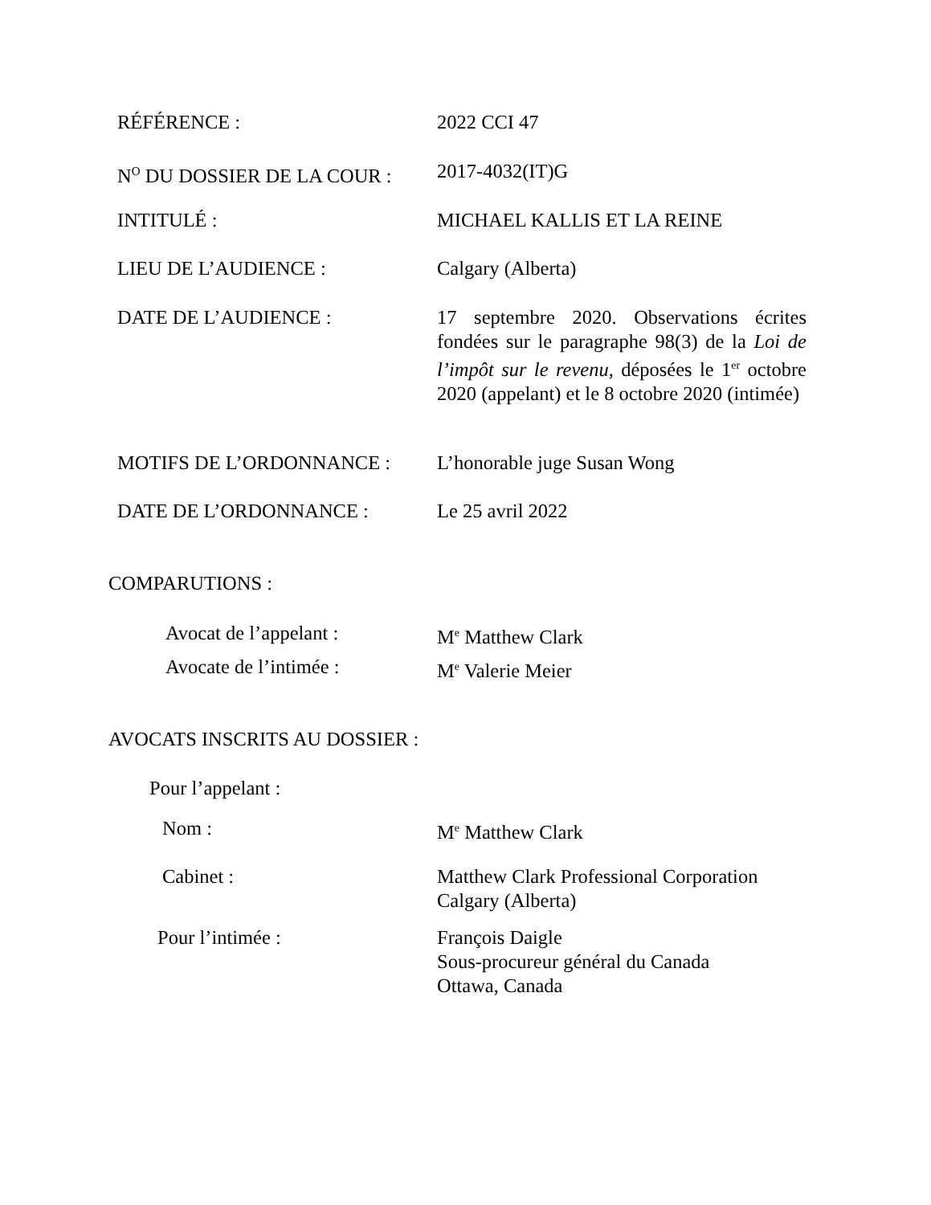RÉFÉRENCE : 2022 CCI 47
N<sup>O</sup> DU DOSSIER DE LA COUR : 2017-4032(IT)G
INTITULÉ : MICHAEL KALLIS ET LA REINE
LIEU DE L’AUDIENCE : Calgary (Alberta)
DATE DE L’AUDIENCE : 17 septembre 2020. Observations écrites fondées sur le paragraphe 98(3) de la Loi de l’impôt sur le revenu, déposées le 1<sup>er</sup> octobre 2020 (appelant) et le 8 octobre 2020 (intimée)
MOTIFS DE L’ORDONNANCE : L’honorable juge Susan Wong
DATE DE L’ORDONNANCE : Le 25 avril 2022
COMPARUTIONS :
Avocat de l’appelant : M<sup>e</sup> Matthew Clark
Avocate de l’intimée : M<sup>e</sup> Valerie Meier
AVOCATS INSCRITS AU DOSSIER :
Pour l’appelant :
Nom : M<sup>e</sup> Matthew Clark
Cabinet : Matthew Clark Professional Corporation
Calgary (Alberta)
Pour l’intimée : François Daigle
Sous-procureur général du Canada
Ottawa, Canada